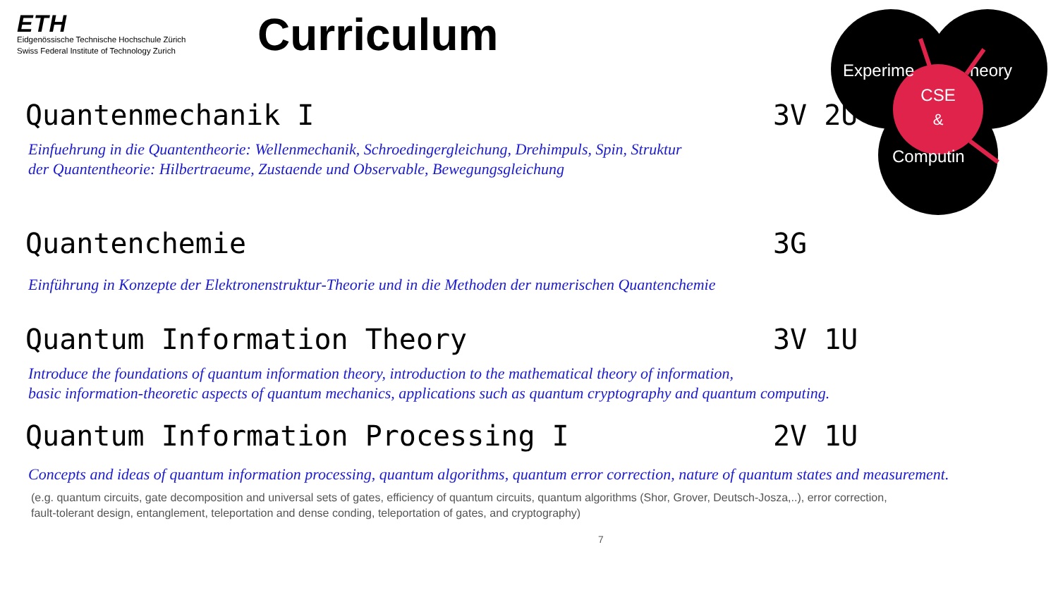ETH
Eidgenössische Technische Hochschule Zürich
Swiss Federal Institute of Technology Zurich
Curriculum
Experime
heory
CSE
&
Computin
Quantenmechanik I 3V 2U
Einfuehrung in die Quantentheorie: Wellenmechanik, Schroedingergleichung, Drehimpuls, Spin, Struktur
der Quantentheorie: Hilbertraeume, Zustaende und Observable, Bewegungsgleichung
Quantenchemie 3G
Einführung in Konzepte der Elektronenstruktur-Theorie und in die Methoden der numerischen Quantenchemie
Quantum Information Theory 3V 1U
Introduce the foundations of quantum information theory, introduction to the mathematical theory of information,
basic information-theoretic aspects of quantum mechanics, applications such as quantum cryptography and quantum computing.
Quantum Information Processing I 2V 1U
Concepts and ideas of quantum information processing, quantum algorithms, quantum error correction, nature of quantum states and measurement.
(e.g. quantum circuits, gate decomposition and universal sets of gates, efficiency of quantum circuits, quantum algorithms (Shor, Grover, Deutsch-Josza,..), error correction,
fault-tolerant design, entanglement, teleportation and dense conding, teleportation of gates, and cryptography)
7